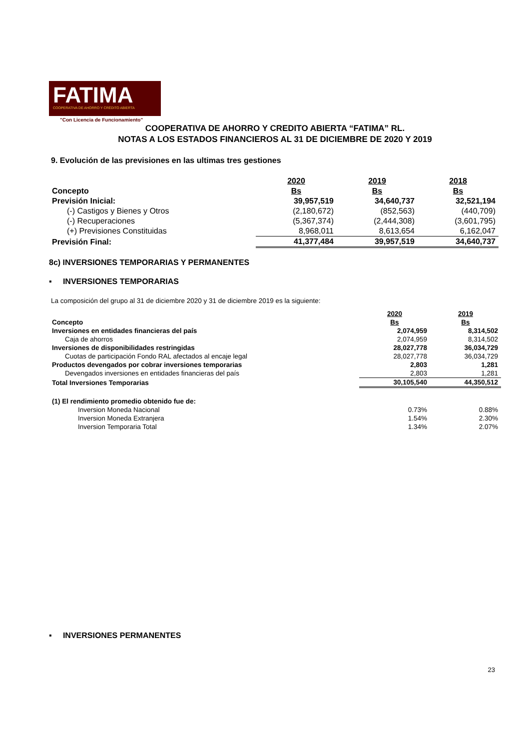FATIMA
COOPERATIVA DE AHORRO Y CRÉDITO ABIERTA
"Con Licencia de Funcionamiento"
COOPERATIVA DE AHORRO Y CREDITO ABIERTA “FATIMA” RL.
NOTAS A LOS ESTADOS FINANCIEROS AL 31 DE DICIEMBRE DE 2020 Y 2019
9. Evolución de las previsiones en las ultimas tres gestiones
| | 2020 | 2019 | 2018 |
| Concepto | Bs | Bs | Bs |
| Previsión Inicial: | 39,957,519 | 34,640,737 | 32,521,194 |
| (-) Castigos y Bienes y Otros | (2,180,672) | (852,563) | (440,709) |
| (-) Recuperaciones | (5,367,374) | (2,444,308) | (3,601,795) |
| (+) Previsiones Constituidas | 8,968,011 | 8,613,654 | 6,162,047 |
| Previsión Final: | 41,377,484 | 39,957,519 | 34,640,737 |
8c) INVERSIONES TEMPORARIAS Y PERMANENTES
▪ INVERSIONES TEMPORARIAS
La composición del grupo al 31 de diciembre 2020 y 31 de diciembre 2019 es la siguiente:
| | 2020 | 2019 |
| Concepto | Bs | Bs |
| Inversiones en entidades financieras del país | 2,074,959 | 8,314,502 |
| Caja de ahorros | 2,074,959 | 8,314,502 |
| Inversiones de disponibilidades restringidas | 28,027,778 | 36,034,729 |
| Cuotas de participación Fondo RAL afectados al encaje legal | 28,027,778 | 36,034,729 |
| Productos devengados por cobrar inversiones temporarias | 2,803 | 1,281 |
| Devengados inversiones en entidades financieras del país | 2,803 | 1,281 |
| Total Inversiones Temporarias | 30,105,540 | 44,350,512 |
| (1) El rendimiento promedio obtenido fue de: | | |
| Inversion Moneda Nacional | 0.73% | 0.88% |
| Inversion Moneda Extranjera | 1.54% | 2.30% |
| Inversion Temporaria Total | 1.34% | 2.07% |
▪ INVERSIONES PERMANENTES
23